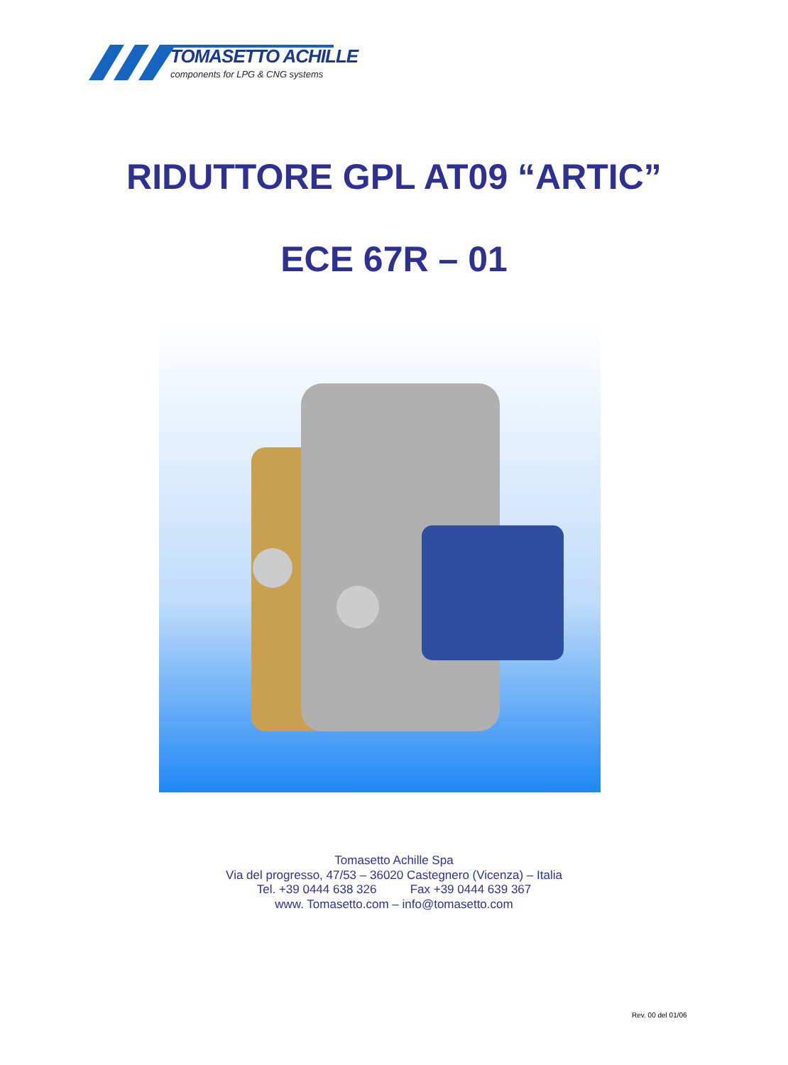TOMASETTO ACHILLE
components for LPG & CNG systems
RIDUTTORE GPL AT09 “ARTIC”
ECE 67R – 01
Tomasetto Achille Spa
Via del progresso, 47/53 – 36020 Castegnero (Vicenza) – Italia
Tel. +39 0444 638 326 Fax +39 0444 639 367
www. Tomasetto.com – info@tomasetto.com
Rev. 00 del 01/06